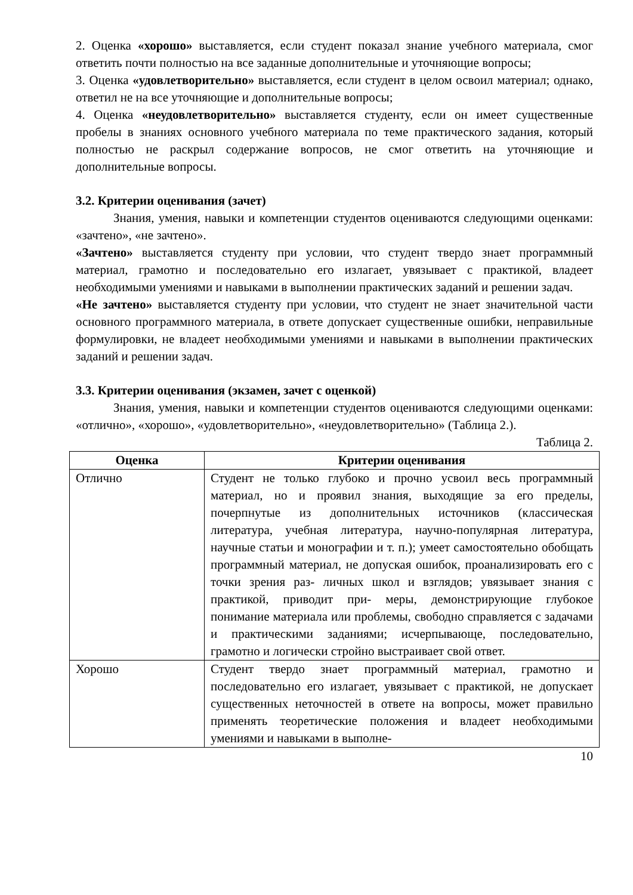2. Оценка «хорошо» выставляется, если студент показал знание учебного материала, смог ответить почти полностью на все заданные дополнительные и уточняющие вопросы;
3. Оценка «удовлетворительно» выставляется, если студент в целом освоил материал; однако, ответил не на все уточняющие и дополнительные вопросы;
4. Оценка «неудовлетворительно» выставляется студенту, если он имеет существенные пробелы в знаниях основного учебного материала по теме практического задания, который полностью не раскрыл содержание вопросов, не смог ответить на уточняющие и дополнительные вопросы.
3.2. Критерии оценивания (зачет)
Знания, умения, навыки и компетенции студентов оцениваются следующими оценками: «зачтено», «не зачтено».
«Зачтено» выставляется студенту при условии, что студент твердо знает программный материал, грамотно и последовательно его излагает, увязывает с практикой, владеет необходимыми умениями и навыками в выполнении практических заданий и решении задач.
«Не зачтено» выставляется студенту при условии, что студент не знает значительной части основного программного материала, в ответе допускает существенные ошибки, неправильные формулировки, не владеет необходимыми умениями и навыками в выполнении практических заданий и решении задач.
3.3. Критерии оценивания (экзамен, зачет с оценкой)
Знания, умения, навыки и компетенции студентов оцениваются следующими оценками: «отлично», «хорошо», «удовлетворительно», «неудовлетворительно» (Таблица 2.).
Таблица 2.
| Оценка | Критерии оценивания |
| --- | --- |
| Отлично | Студент не только глубоко и прочно усвоил весь программный материал, но и проявил знания, выходящие за его пределы, почерпнутые из дополнительных источников (классическая литература, учебная литература, научно-популярная литература, научные статьи и монографии и т. п.); умеет самостоятельно обобщать программный материал, не допуская ошибок, проанализировать его с точки зрения раз- личных школ и взглядов; увязывает знания с практикой, приводит при- меры, демонстрирующие глубокое понимание материала или проблемы, свободно справляется с задачами и практическими заданиями; исчерпывающе, последовательно, грамотно и логически стройно выстраивает свой ответ. |
| Хорошо | Студент твердо знает программный материал, грамотно и последовательно его излагает, увязывает с практикой, не допускает существенных неточностей в ответе на вопросы, может правильно применять теоретические положения и владеет необходимыми умениями и навыками в выполне- |
10